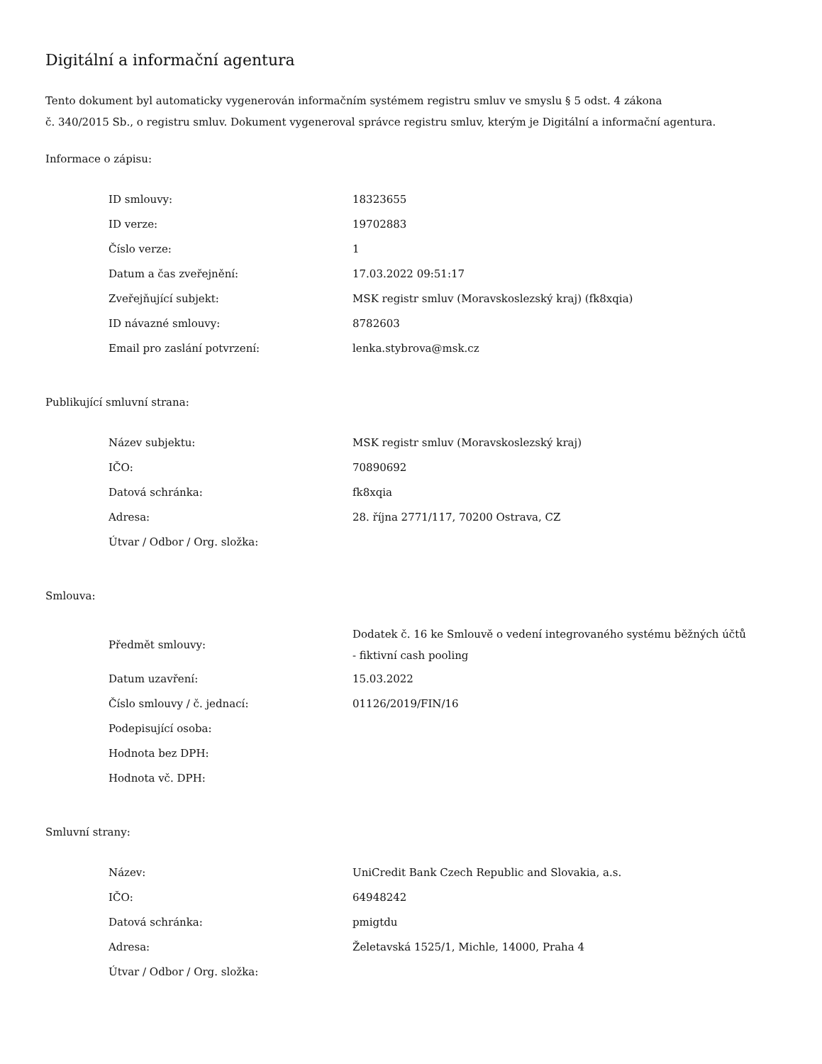Digitální a informační agentura
Tento dokument byl automaticky vygenerován informačním systémem registru smluv ve smyslu § 5 odst. 4 zákona
č. 340/2015 Sb., o registru smluv. Dokument vygeneroval správce registru smluv, kterým je Digitální a informační agentura.
Informace o zápisu:
| ID smlouvy: | 18323655 |
| ID verze: | 19702883 |
| Číslo verze: | 1 |
| Datum a čas zveřejnění: | 17.03.2022 09:51:17 |
| Zveřejňující subjekt: | MSK registr smluv (Moravskoslezský kraj) (fk8xqia) |
| ID návazné smlouvy: | 8782603 |
| Email pro zaslání potvrzení: | lenka.stybrova@msk.cz |
Publikující smluvní strana:
| Název subjektu: | MSK registr smluv (Moravskoslezský kraj) |
| IČO: | 70890692 |
| Datová schránka: | fk8xqia |
| Adresa: | 28. října 2771/117, 70200 Ostrava, CZ |
| Útvar / Odbor / Org. složka: | |
Smlouva:
| Předmět smlouvy: | Dodatek č. 16 ke Smlouvě o vedení integrovaného systému běžných účtů - fiktivní cash pooling |
| Datum uzavření: | 15.03.2022 |
| Číslo smlouvy / č. jednací: | 01126/2019/FIN/16 |
| Podepisující osoba: | |
| Hodnota bez DPH: | |
| Hodnota vč. DPH: | |
Smluvní strany:
| Název: | UniCredit Bank Czech Republic and Slovakia, a.s. |
| IČO: | 64948242 |
| Datová schránka: | pmigtdu |
| Adresa: | Želetavská 1525/1, Michle, 14000, Praha 4 |
| Útvar / Odbor / Org. složka: | |